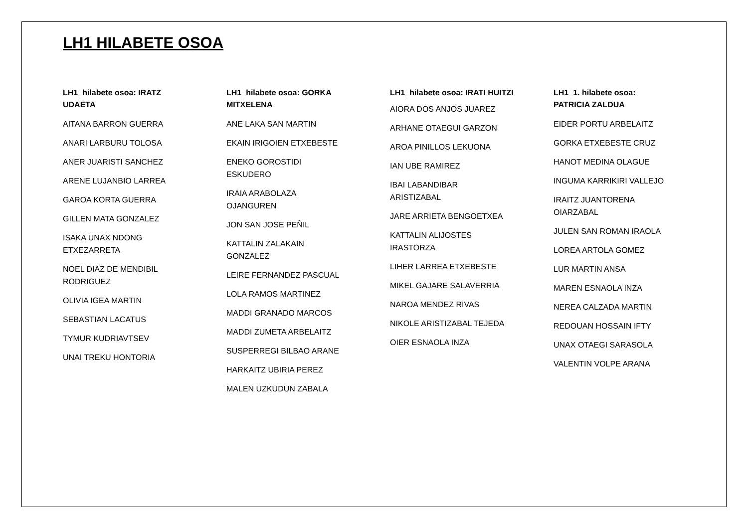LH1 HILABETE OSOA
LH1_hilabete osoa: IRATZ UDAETA
AITANA BARRON GUERRA
ANARI LARBURU TOLOSA
ANER JUARISTI SANCHEZ
ARENE LUJANBIO LARREA
GAROA KORTA GUERRA
GILLEN MATA GONZALEZ
ISAKA UNAX NDONG ETXEZARRETA
NOEL DIAZ DE MENDIBIL RODRIGUEZ
OLIVIA IGEA MARTIN
SEBASTIAN LACATUS
TYMUR KUDRIAVTSEV
UNAI TREKU HONTORIA
LH1_hilabete osoa: GORKA MITXELENA
ANE LAKA SAN MARTIN
EKAIN IRIGOIEN ETXEBESTE
ENEKO GOROSTIDI ESKUDERO
IRAIA ARABOLAZA OJANGUREN
JON SAN JOSE PEÑIL
KATTALIN ZALAKAIN GONZALEZ
LEIRE FERNANDEZ PASCUAL
LOLA RAMOS MARTINEZ
MADDI GRANADO MARCOS
MADDI ZUMETA ARBELAITZ
SUSPERREGI BILBAO ARANE
HARKAITZ UBIRIA PEREZ
MALEN UZKUDUN ZABALA
LH1_hilabete osoa: IRATI HUITZI
AIORA DOS ANJOS JUAREZ
ARHANE OTAEGUI GARZON
AROA PINILLOS LEKUONA
IAN UBE RAMIREZ
IBAI LABANDIBAR ARISTIZABAL
JARE ARRIETA BENGOETXEA
KATTALIN ALIJOSTES IRASTORZA
LIHER LARREA ETXEBESTE
MIKEL GAJARE SALAVERRIA
NAROA MENDEZ RIVAS
NIKOLE ARISTIZABAL TEJEDA
OIER ESNAOLA INZA
LH1_1. hilabete osoa: PATRICIA ZALDUA
EIDER PORTU ARBELAITZ
GORKA ETXEBESTE CRUZ
HANOT MEDINA OLAGUE
INGUMA KARRIKIRI VALLEJO
IRAITZ JUANTORENA OIARZABAL
JULEN SAN ROMAN IRAOLA
LOREA ARTOLA GOMEZ
LUR MARTIN ANSA
MAREN ESNAOLA INZA
NEREA CALZADA MARTIN
REDOUAN HOSSAIN IFTY
UNAX OTAEGI SARASOLA
VALENTIN VOLPE ARANA